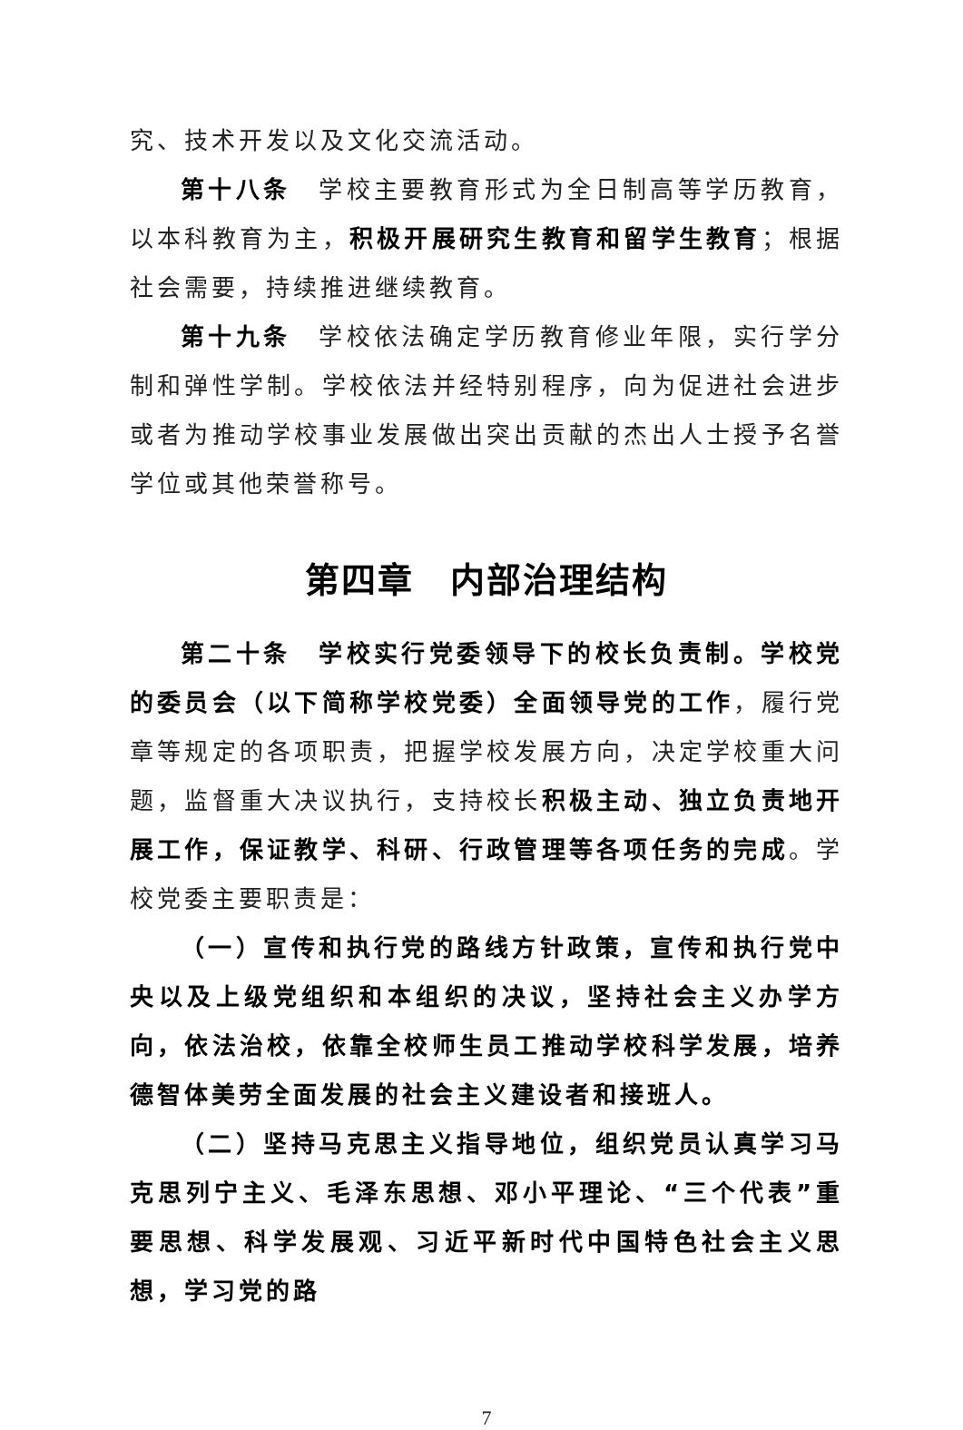究、技术开发以及文化交流活动。
第十八条　学校主要教育形式为全日制高等学历教育，以本科教育为主，积极开展研究生教育和留学生教育；根据社会需要，持续推进继续教育。
第十九条　学校依法确定学历教育修业年限，实行学分制和弹性学制。学校依法并经特别程序，向为促进社会进步或者为推动学校事业发展做出突出贡献的杰出人士授予名誉学位或其他荣誉称号。
第四章　内部治理结构
第二十条　学校实行党委领导下的校长负责制。学校党的委员会（以下简称学校党委）全面领导党的工作，履行党章等规定的各项职责，把握学校发展方向，决定学校重大问题，监督重大决议执行，支持校长积极主动、独立负责地开展工作，保证教学、科研、行政管理等各项任务的完成。学校党委主要职责是：
（一）宣传和执行党的路线方针政策，宣传和执行党中央以及上级党组织和本组织的决议，坚持社会主义办学方向，依法治校，依靠全校师生员工推动学校科学发展，培养德智体美劳全面发展的社会主义建设者和接班人。
（二）坚持马克思主义指导地位，组织党员认真学习马克思列宁主义、毛泽东思想、邓小平理论、“三个代表”重要思想、科学发展观、习近平新时代中国特色社会主义思想，学习党的路
7